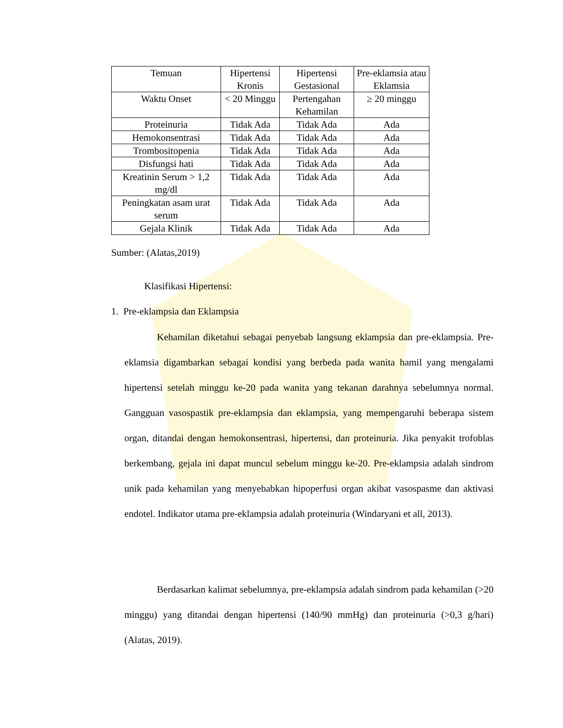| Temuan | Hipertensi Kronis | Hipertensi Gestasional | Pre-eklamsia atau Eklamsia |
| Waktu Onset | < 20 Minggu | Pertengahan Kehamilan | ≥ 20 minggu |
| Proteinuria | Tidak Ada | Tidak Ada | Ada |
| Hemokonsentrasi | Tidak Ada | Tidak Ada | Ada |
| Trombositopenia | Tidak Ada | Tidak Ada | Ada |
| Disfungsi hati | Tidak Ada | Tidak Ada | Ada |
| Kreatinin Serum > 1,2 mg/dl | Tidak Ada | Tidak Ada | Ada |
| Peningkatan asam urat serum | Tidak Ada | Tidak Ada | Ada |
| Gejala Klinik | Tidak Ada | Tidak Ada | Ada |
Sumber: (Alatas,2019)
Klasifikasi Hipertensi:
1. Pre-eklampsia dan Eklampsia
Kehamilan diketahui sebagai penyebab langsung eklampsia dan pre-eklampsia. Pre-eklamsia digambarkan sebagai kondisi yang berbeda pada wanita hamil yang mengalami hipertensi setelah minggu ke-20 pada wanita yang tekanan darahnya sebelumnya normal. Gangguan vasospastik pre-eklampsia dan eklampsia, yang mempengaruhi beberapa sistem organ, ditandai dengan hemokonsentrasi, hipertensi, dan proteinuria. Jika penyakit trofoblas berkembang, gejala ini dapat muncul sebelum minggu ke-20. Pre-eklampsia adalah sindrom unik pada kehamilan yang menyebabkan hipoperfusi organ akibat vasospasme dan aktivasi endotel. Indikator utama pre-eklampsia adalah proteinuria (Windaryani et all, 2013).
Berdasarkan kalimat sebelumnya, pre-eklampsia adalah sindrom pada kehamilan (>20 minggu) yang ditandai dengan hipertensi (140/90 mmHg) dan proteinuria (>0,3 g/hari) (Alatas, 2019).